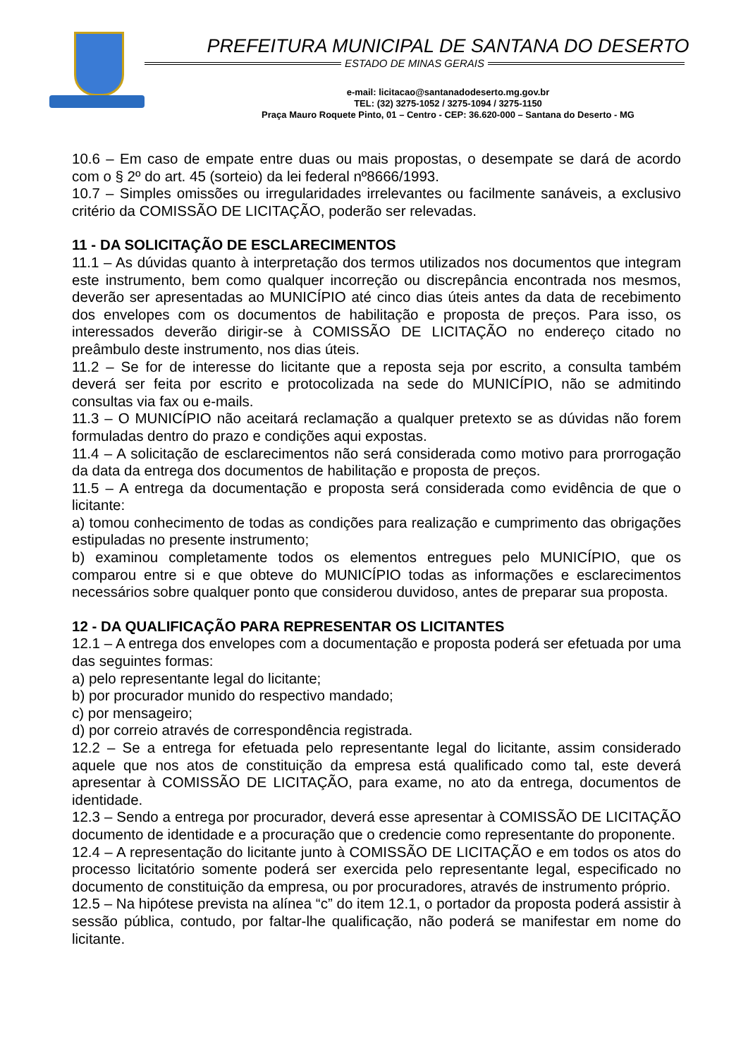PREFEITURA MUNICIPAL DE SANTANA DO DESERTO
ESTADO DE MINAS GERAIS
e-mail: licitacao@santanadodeserto.mg.gov.br
TEL: (32) 3275-1052 / 3275-1094 / 3275-1150
Praça Mauro Roquete Pinto, 01 – Centro - CEP: 36.620-000 – Santana do Deserto - MG
10.6 – Em caso de empate entre duas ou mais propostas, o desempate se dará de acordo com o § 2º do art. 45 (sorteio) da lei federal nº8666/1993.
10.7 – Simples omissões ou irregularidades irrelevantes ou facilmente sanáveis, a exclusivo critério da COMISSÃO DE LICITAÇÃO, poderão ser relevadas.
11 - DA SOLICITAÇÃO DE ESCLARECIMENTOS
11.1 – As dúvidas quanto à interpretação dos termos utilizados nos documentos que integram este instrumento, bem como qualquer incorreção ou discrepância encontrada nos mesmos, deverão ser apresentadas ao MUNICÍPIO até cinco dias úteis antes da data de recebimento dos envelopes com os documentos de habilitação e proposta de preços. Para isso, os interessados deverão dirigir-se à COMISSÃO DE LICITAÇÃO no endereço citado no preâmbulo deste instrumento, nos dias úteis.
11.2 – Se for de interesse do licitante que a reposta seja por escrito, a consulta também deverá ser feita por escrito e protocolizada na sede do MUNICÍPIO, não se admitindo consultas via fax ou e-mails.
11.3 – O MUNICÍPIO não aceitará reclamação a qualquer pretexto se as dúvidas não forem formuladas dentro do prazo e condições aqui expostas.
11.4 – A solicitação de esclarecimentos não será considerada como motivo para prorrogação da data da entrega dos documentos de habilitação e proposta de preços.
11.5 – A entrega da documentação e proposta será considerada como evidência de que o licitante:
a) tomou conhecimento de todas as condições para realização e cumprimento das obrigações estipuladas no presente instrumento;
b) examinou completamente todos os elementos entregues pelo MUNICÍPIO, que os comparou entre si e que obteve do MUNICÍPIO todas as informações e esclarecimentos necessários sobre qualquer ponto que considerou duvidoso, antes de preparar sua proposta.
12 - DA QUALIFICAÇÃO PARA REPRESENTAR OS LICITANTES
12.1 – A entrega dos envelopes com a documentação e proposta poderá ser efetuada por uma das seguintes formas:
a) pelo representante legal do licitante;
b) por procurador munido do respectivo mandado;
c) por mensageiro;
d) por correio através de correspondência registrada.
12.2 – Se a entrega for efetuada pelo representante legal do licitante, assim considerado aquele que nos atos de constituição da empresa está qualificado como tal, este deverá apresentar à COMISSÃO DE LICITAÇÃO, para exame, no ato da entrega, documentos de identidade.
12.3 – Sendo a entrega por procurador, deverá esse apresentar à COMISSÃO DE LICITAÇÃO documento de identidade e a procuração que o credencie como representante do proponente.
12.4 – A representação do licitante junto à COMISSÃO DE LICITAÇÃO e em todos os atos do processo licitatório somente poderá ser exercida pelo representante legal, especificado no documento de constituição da empresa, ou por procuradores, através de instrumento próprio.
12.5 – Na hipótese prevista na alínea “c” do item 12.1, o portador da proposta poderá assistir à sessão pública, contudo, por faltar-lhe qualificação, não poderá se manifestar em nome do licitante.